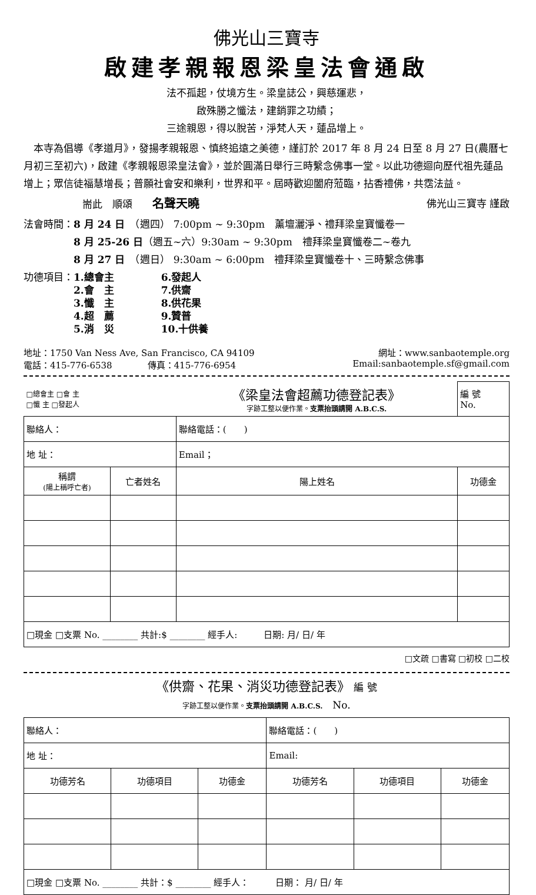佛光山三寶寺
啟建孝親報恩梁皇法會通啟
法不孤起，仗境方生。梁皇誌公，興慈運悲，
啟殊勝之懺法，建銷罪之功績；
三途親恩，得以脫苦，淨梵人天，蓮品增上。
　本寺為倡導《孝道月》，發揚孝親報恩、慎終追遠之美德，謹訂於 2017 年 8 月 24 日至 8 月 27 日(農曆七月初三至初六)，啟建《孝親報恩梁皇法會》，並於圓滿日舉行三時繫念佛事一堂。以此功德迴向歷代祖先蓮品增上；眾信徒福慧增長；普願社會安和樂利，世界和平。屆時歡迎闔府蒞臨，拈香禮佛，共霑法益。
耑此　順頌　　名聲天曉 佛光山三寶寺 謹啟
法會時間：8 月 24 日　（週四） 7:00pm ~ 9:30pm　薰壇灑淨、禮拜梁皇寶懺卷一
　　　　　8 月 25-26 日（週五~六）9:30am ~ 9:30pm　禮拜梁皇寶懺卷二~卷九
　　　　　8 月 27 日　（週日） 9:30am ~ 6:00pm　禮拜梁皇寶懺卷十、三時繫念佛事
功德項目： 1.總會主
2.會　主
3.懺　主
4.超　薦
5.消　災 6.發起人
7.供齋
8.供花果
9.贊普
10.十供養
地址：1750 Van Ness Ave, San Francisco, CA 94109
電話：415-776-6538　　　　傳真：415-776-6954 網址：www.sanbaotemple.org
Email:sanbaotemple.sf@gmail.com
| □總會主 □會 主 □懺 主 □發起人 | | 《梁皇法會超薦功德登記表》 字跡工整以便作業。 支票抬頭請開 A.B.C.S. | 編 號 No. |
| 聯絡人： | | 聯絡電話：( ) | |
| 地 址： | | Email； | |
| 稱謂 (陽上稱呼亡者) | 亡者姓名 | 陽上姓名 | 功德金 |
| □現金 □支票 No. ________ 共計:$ ________ 經手人: 日期: 月/ 日/ 年 | | | |
□文疏 □書寫 □初校 □二校
《供齋、花果、消災功德登記表》　編 號
字跡工整以便作業。支票抬頭請開 A.B.C.S.　No.
| 聯絡人： | | | 聯絡電話：( ) | | |
| 地 址： | | | Email: | | |
| 功德芳名 | 功德項目 | 功德金 | 功德芳名 | 功德項目 | 功德金 |
| □現金 □支票 No. ________ 共計：$ ________ 經手人： 日期： 月/ 日/ 年 | | | | | |